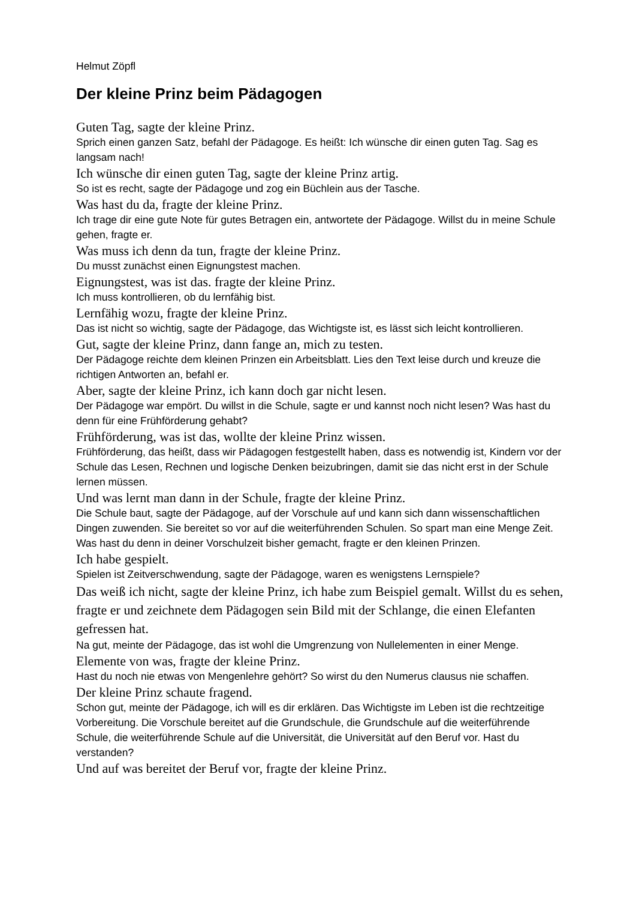Helmut Zöpfl
Der kleine Prinz beim Pädagogen
Guten Tag, sagte der kleine Prinz.
Sprich einen ganzen Satz, befahl der Pädagoge. Es heißt: Ich wünsche dir einen guten Tag. Sag es langsam nach!
Ich wünsche dir einen guten Tag, sagte der kleine Prinz artig.
So ist es recht, sagte der Pädagoge und zog ein Büchlein aus der Tasche.
Was hast du da, fragte der kleine Prinz.
Ich trage dir eine gute Note für gutes Betragen ein, antwortete der Pädagoge. Willst du in meine Schule gehen, fragte er.
Was muss ich denn da tun, fragte der kleine Prinz.
Du musst zunächst einen Eignungstest machen.
Eignungstest, was ist das. fragte der kleine Prinz.
Ich muss kontrollieren, ob du lernfähig bist.
Lernfähig wozu, fragte der kleine Prinz.
Das ist nicht so wichtig, sagte der Pädagoge, das Wichtigste ist, es lässt sich leicht kontrollieren.
Gut, sagte der kleine Prinz, dann fange an, mich zu testen.
Der Pädagoge reichte dem kleinen Prinzen ein Arbeitsblatt. Lies den Text leise durch und kreuze die richtigen Antworten an, befahl er.
Aber, sagte der kleine Prinz, ich kann doch gar nicht lesen.
Der Pädagoge war empört. Du willst in die Schule, sagte er und kannst noch nicht lesen? Was hast du denn für eine Frühförderung gehabt?
Frühförderung, was ist das, wollte der kleine Prinz wissen.
Frühförderung, das heißt, dass wir Pädagogen festgestellt haben, dass es notwendig ist, Kindern vor der Schule das Lesen, Rechnen und logische Denken beizubringen, damit sie das nicht erst in der Schule lernen müssen.
Und was lernt man dann in der Schule, fragte der kleine Prinz.
Die Schule baut, sagte der Pädagoge, auf der Vorschule auf und kann sich dann wissenschaftlichen Dingen zuwenden. Sie bereitet so vor auf die weiterführenden Schulen. So spart man eine Menge Zeit. Was hast du denn in deiner Vorschulzeit bisher gemacht, fragte er den kleinen Prinzen.
Ich habe gespielt.
Spielen ist Zeitverschwendung, sagte der Pädagoge, waren es wenigstens Lernspiele?
Das weiß ich nicht, sagte der kleine Prinz, ich habe zum Beispiel gemalt. Willst du es sehen, fragte er und zeichnete dem Pädagogen sein Bild mit der Schlange, die einen Elefanten gefressen hat.
Na gut, meinte der Pädagoge, das ist wohl die Umgrenzung von Nullelementen in einer Menge.
Elemente von was, fragte der kleine Prinz.
Hast du noch nie etwas von Mengenlehre gehört? So wirst du den Numerus clausus nie schaffen.
Der kleine Prinz schaute fragend.
Schon gut, meinte der Pädagoge, ich will es dir erklären. Das Wichtigste im Leben ist die rechtzeitige Vorbereitung. Die Vorschule bereitet auf die Grundschule, die Grundschule auf die weiterführende Schule, die weiterführende Schule auf die Universität, die Universität auf den Beruf vor. Hast du verstanden?
Und auf was bereitet der Beruf vor, fragte der kleine Prinz.